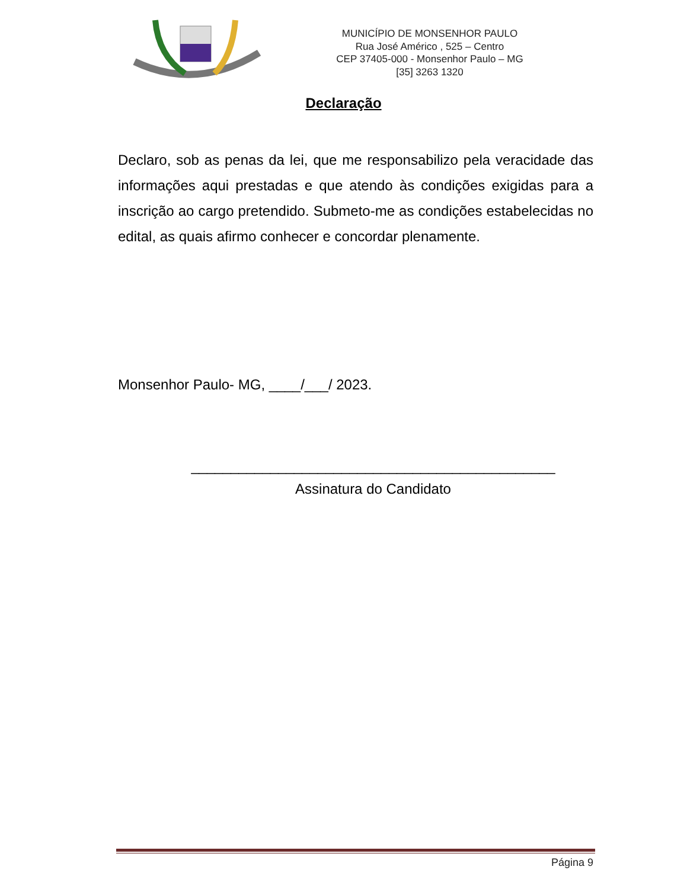MUNICÍPIO DE MONSENHOR PAULO
Rua José Américo , 525 – Centro
CEP 37405-000 - Monsenhor Paulo – MG
[35] 3263 1320
Declaração
Declaro, sob as penas da lei, que me responsabilizo pela veracidade das informações aqui prestadas e que atendo às condições exigidas para a inscrição ao cargo pretendido. Submeto-me as condições estabelecidas no edital, as quais afirmo conhecer e concordar plenamente.
Monsenhor Paulo- MG, ____/___/ 2023.
______________________________________________
Assinatura do Candidato
Página 9